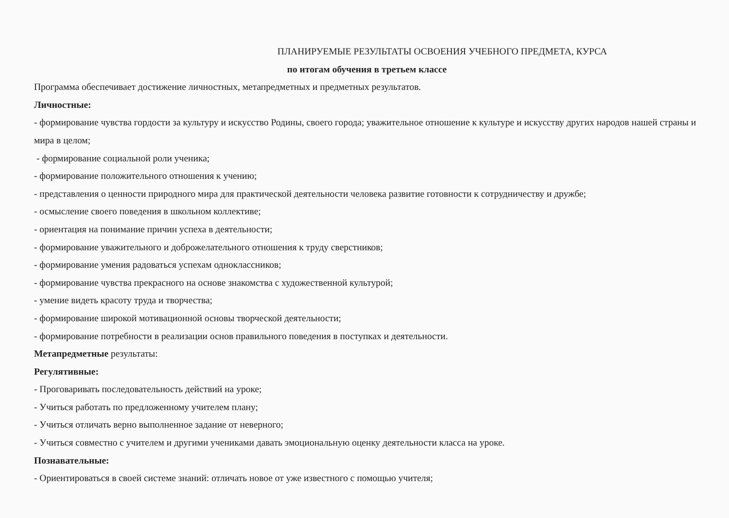ПЛАНИРУЕМЫЕ РЕЗУЛЬТАТЫ ОСВОЕНИЯ УЧЕБНОГО ПРЕДМЕТА, КУРСА
по итогам обучения в третьем классе
Программа обеспечивает достижение личностных, метапредметных и предметных результатов.
Личностные:
- формирование чувства гордости за культуру и искусство Родины, своего города; уважительное отношение к культуре и искусству других народов нашей страны и мира в целом;
- формирование социальной роли ученика;
- формирование положительного отношения к учению;
- представления о ценности природного мира для практической деятельности человека развитие готовности к сотрудничеству и дружбе;
- осмысление своего поведения в школьном коллективе;
- ориентация на понимание причин успеха в деятельности;
- формирование уважительного и доброжелательного отношения к труду сверстников;
- формирование умения радоваться успехам одноклассников;
- формирование чувства прекрасного на основе знакомства с художественной культурой;
- умение видеть красоту труда и творчества;
- формирование широкой мотивационной основы творческой деятельности;
- формирование потребности в реализации основ правильного поведения в поступках и деятельности.
Метапредметные результаты:
Регулятивные:
- Проговаривать последовательность действий на уроке;
- Учиться работать по предложенному учителем плану;
- Учиться отличать верно выполненное задание от неверного;
- Учиться совместно с учителем и другими учениками давать эмоциональную оценку деятельности класса на уроке.
Познавательные:
- Ориентироваться в своей системе знаний: отличать новое от уже известного с помощью учителя;